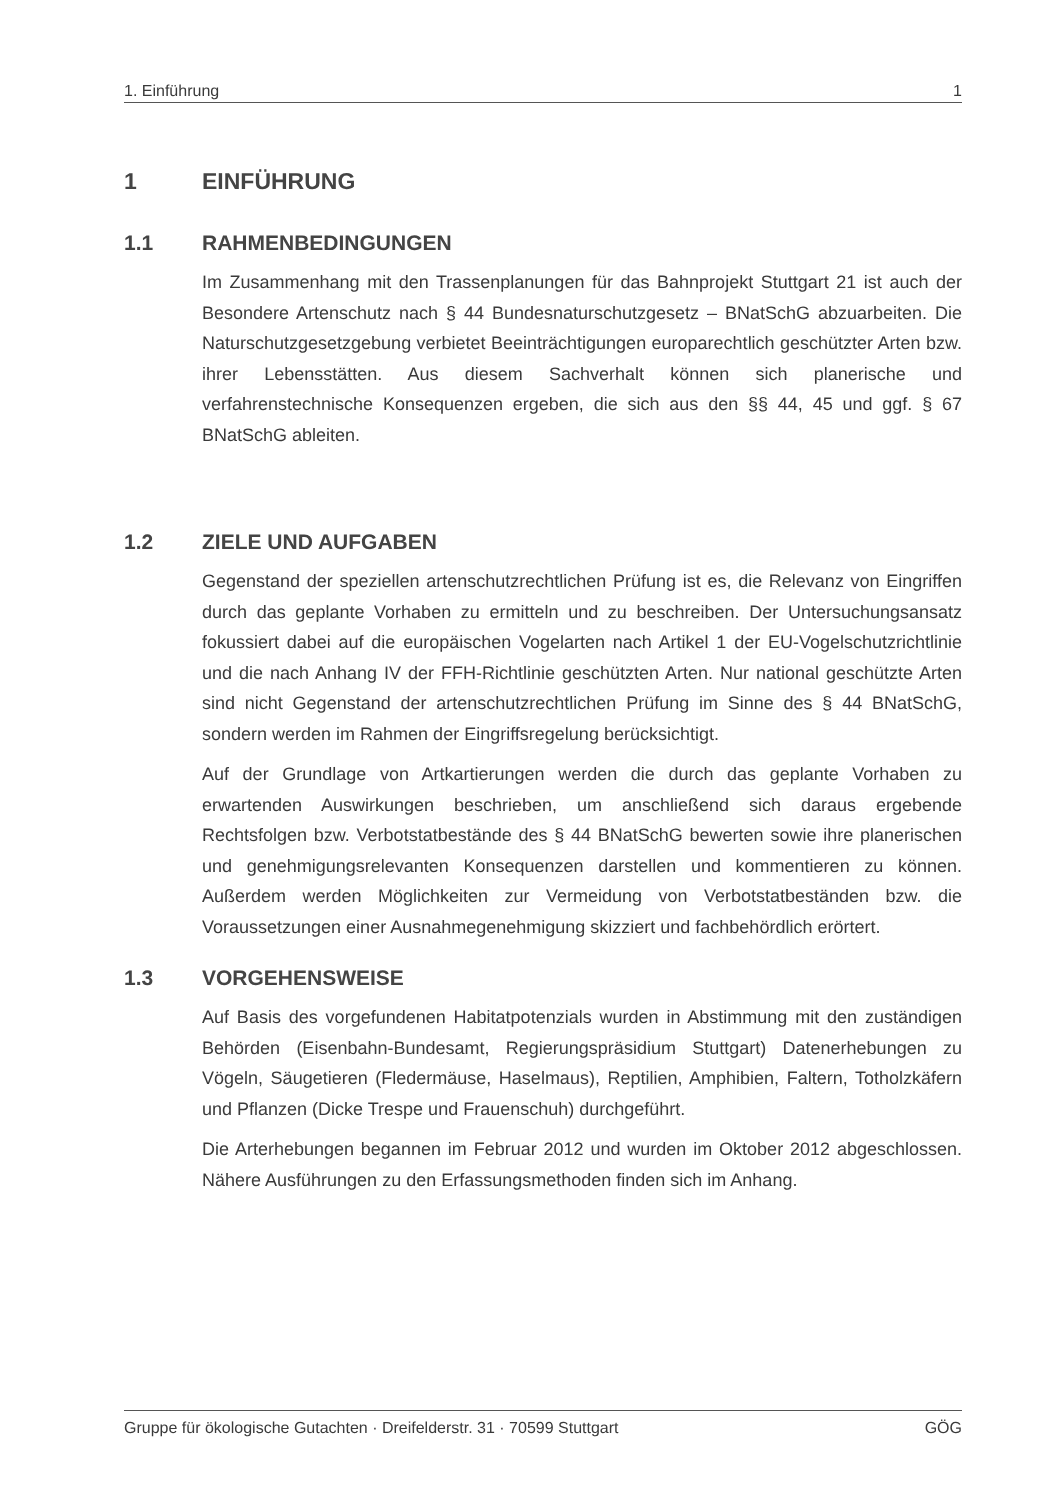1. Einführung 1
1 EINFÜHRUNG
1.1 RAHMENBEDINGUNGEN
Im Zusammenhang mit den Trassenplanungen für das Bahnprojekt Stuttgart 21 ist auch der Besondere Artenschutz nach § 44 Bundesnaturschutzgesetz – BNatSchG abzuarbeiten. Die Naturschutzgesetzgebung verbietet Beeinträchtigungen europarechtlich geschützter Arten bzw. ihrer Lebensstätten. Aus diesem Sachverhalt können sich planerische und verfahrenstechnische Konsequenzen ergeben, die sich aus den §§ 44, 45 und ggf. § 67 BNatSchG ableiten.
1.2 ZIELE UND AUFGABEN
Gegenstand der speziellen artenschutzrechtlichen Prüfung ist es, die Relevanz von Eingriffen durch das geplante Vorhaben zu ermitteln und zu beschreiben. Der Untersuchungsansatz fokussiert dabei auf die europäischen Vogelarten nach Artikel 1 der EU-Vogelschutzrichtlinie und die nach Anhang IV der FFH-Richtlinie geschützten Arten. Nur national geschützte Arten sind nicht Gegenstand der artenschutzrechtlichen Prüfung im Sinne des § 44 BNatSchG, sondern werden im Rahmen der Eingriffsregelung berücksichtigt.
Auf der Grundlage von Artkartierungen werden die durch das geplante Vorhaben zu erwartenden Auswirkungen beschrieben, um anschließend sich daraus ergebende Rechtsfolgen bzw. Verbotstatbestände des § 44 BNatSchG bewerten sowie ihre planerischen und genehmigungsrelevanten Konsequenzen darstellen und kommentieren zu können. Außerdem werden Möglichkeiten zur Vermeidung von Verbotstatbeständen bzw. die Voraussetzungen einer Ausnahmegenehmigung skizziert und fachbehördlich erörtert.
1.3 VORGEHENSWEISE
Auf Basis des vorgefundenen Habitatpotenzials wurden in Abstimmung mit den zuständigen Behörden (Eisenbahn-Bundesamt, Regierungspräsidium Stuttgart) Datenerhebungen zu Vögeln, Säugetieren (Fledermäuse, Haselmaus), Reptilien, Amphibien, Faltern, Totholzkäfern und Pflanzen (Dicke Trespe und Frauenschuh) durchgeführt.
Die Arterhebungen begannen im Februar 2012 und wurden im Oktober 2012 abgeschlossen. Nähere Ausführungen zu den Erfassungsmethoden finden sich im Anhang.
Gruppe für ökologische Gutachten · Dreifelderstr. 31 · 70599 Stuttgart GÖG